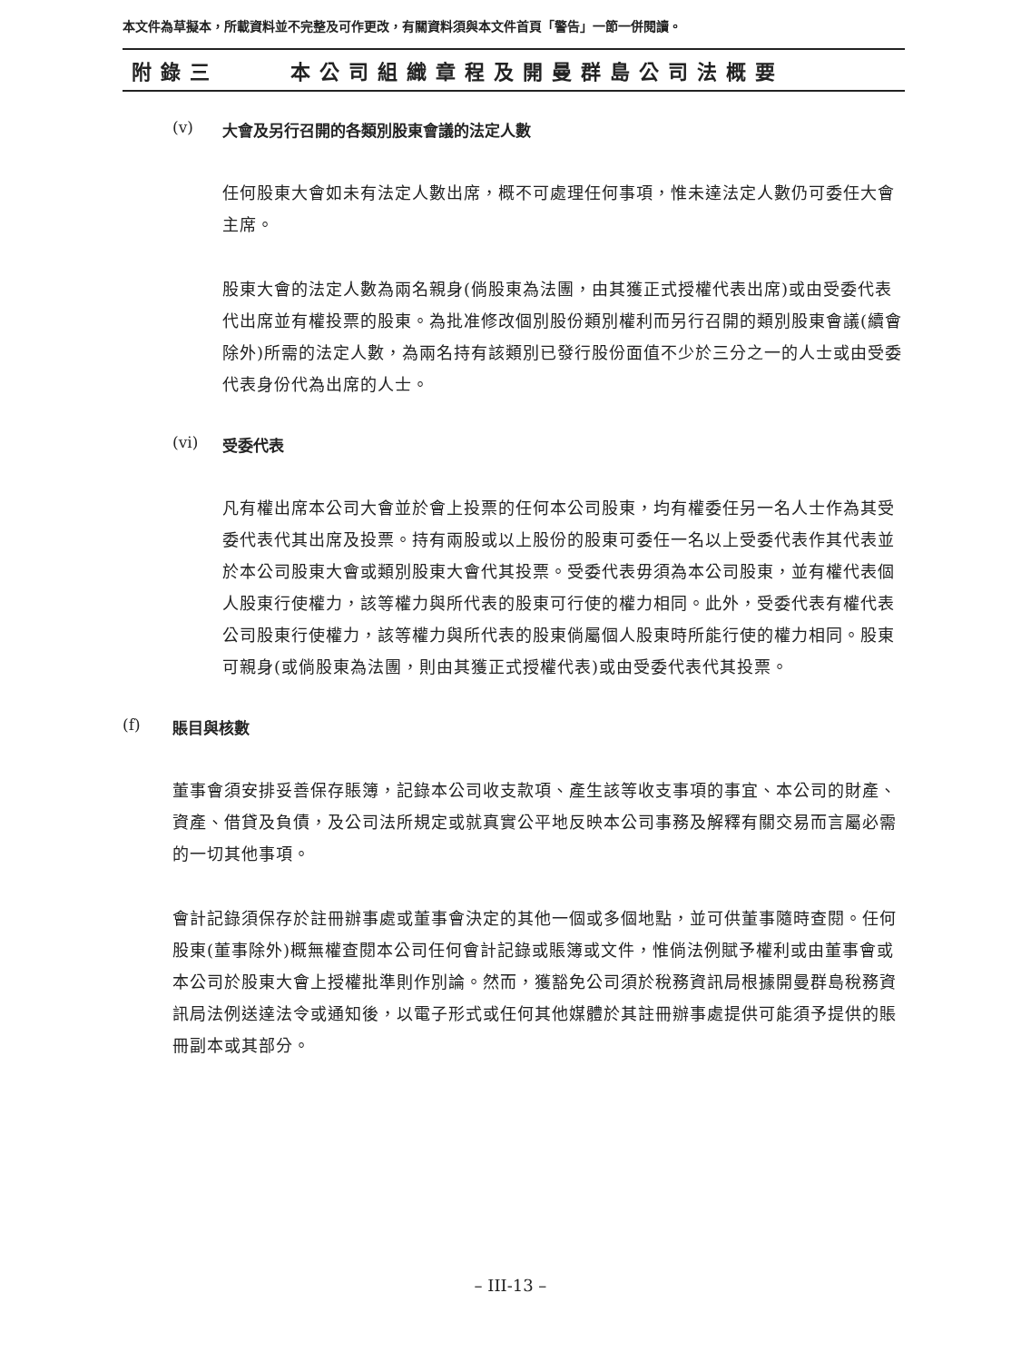本文件為草擬本，所載資料並不完整及可作更改，有關資料須與本文件首頁「警告」一節一併閱讀。
附錄三 本公司組織章程及開曼群島公司法概要
(v) 大會及另行召開的各類別股東會議的法定人數
任何股東大會如未有法定人數出席，概不可處理任何事項，惟未達法定人數仍可委任大會主席。
股東大會的法定人數為兩名親身(倘股東為法團，由其獲正式授權代表出席)或由受委代表代出席並有權投票的股東。為批准修改個別股份類別權利而另行召開的類別股東會議(續會除外)所需的法定人數，為兩名持有該類別已發行股份面值不少於三分之一的人士或由受委代表身份代為出席的人士。
(vi) 受委代表
凡有權出席本公司大會並於會上投票的任何本公司股東，均有權委任另一名人士作為其受委代表代其出席及投票。持有兩股或以上股份的股東可委任一名以上受委代表作其代表並於本公司股東大會或類別股東大會代其投票。受委代表毋須為本公司股東，並有權代表個人股東行使權力，該等權力與所代表的股東可行使的權力相同。此外，受委代表有權代表公司股東行使權力，該等權力與所代表的股東倘屬個人股東時所能行使的權力相同。股東可親身(或倘股東為法團，則由其獲正式授權代表)或由受委代表代其投票。
(f) 賬目與核數
董事會須安排妥善保存賬簿，記錄本公司收支款項、產生該等收支事項的事宜、本公司的財產、資產、借貸及負債，及公司法所規定或就真實公平地反映本公司事務及解釋有關交易而言屬必需的一切其他事項。
會計記錄須保存於註冊辦事處或董事會決定的其他一個或多個地點，並可供董事隨時查閱。任何股東(董事除外)概無權查閱本公司任何會計記錄或賬簿或文件，惟倘法例賦予權利或由董事會或本公司於股東大會上授權批準則作別論。然而，獲豁免公司須於稅務資訊局根據開曼群島稅務資訊局法例送達法令或通知後，以電子形式或任何其他媒體於其註冊辦事處提供可能須予提供的賬冊副本或其部分。
– III-13 –